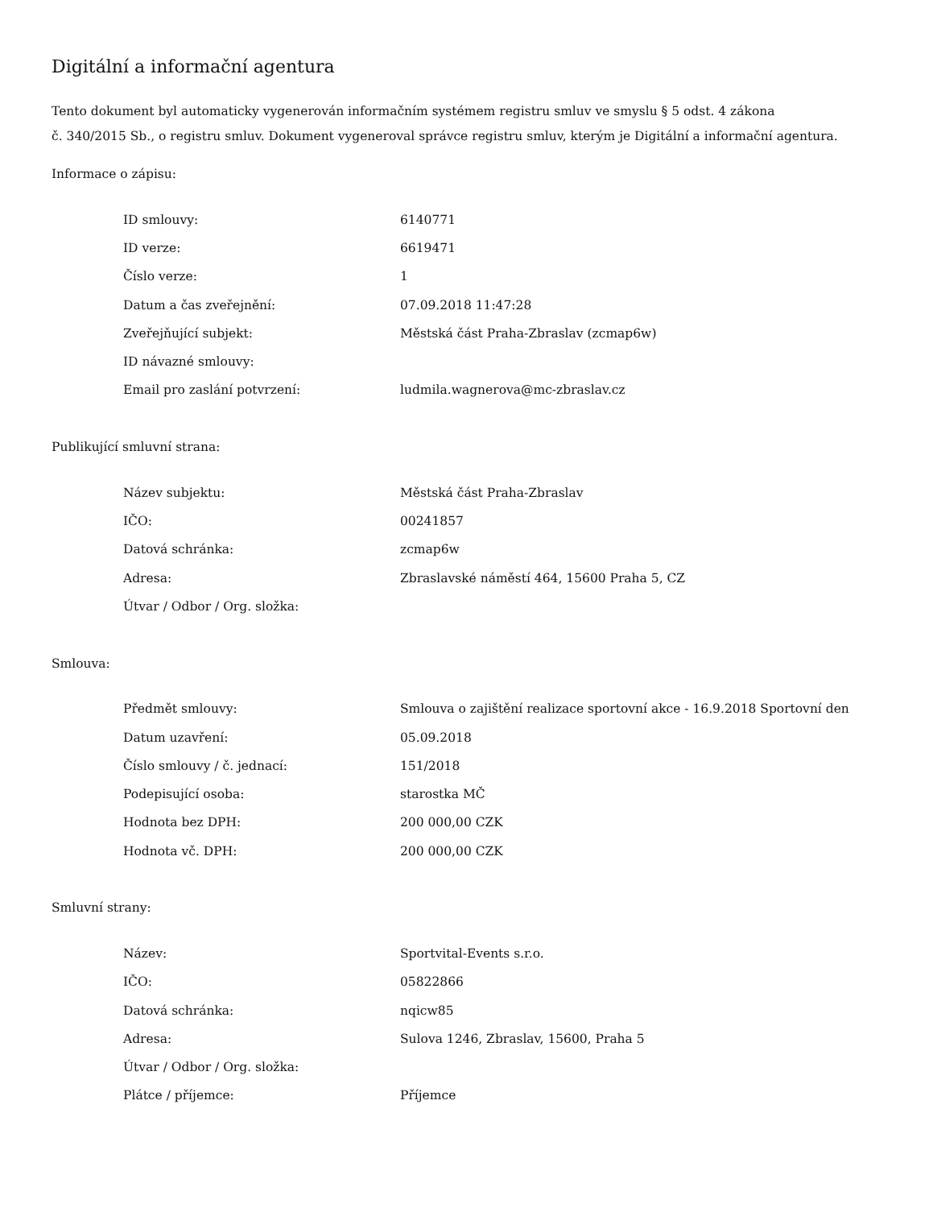Digitální a informační agentura
Tento dokument byl automaticky vygenerován informačním systémem registru smluv ve smyslu § 5 odst. 4 zákona
č. 340/2015 Sb., o registru smluv. Dokument vygeneroval správce registru smluv, kterým je Digitální a informační agentura.
Informace o zápisu:
| ID smlouvy: | 6140771 |
| ID verze: | 6619471 |
| Číslo verze: | 1 |
| Datum a čas zveřejnění: | 07.09.2018 11:47:28 |
| Zveřejňující subjekt: | Městská část Praha-Zbraslav (zcmap6w) |
| ID návazné smlouvy: | |
| Email pro zaslání potvrzení: | ludmila.wagnerova@mc-zbraslav.cz |
Publikující smluvní strana:
| Název subjektu: | Městská část Praha-Zbraslav |
| IČO: | 00241857 |
| Datová schránka: | zcmap6w |
| Adresa: | Zbraslavské náměstí 464, 15600 Praha 5, CZ |
| Útvar / Odbor / Org. složka: | |
Smlouva:
| Předmět smlouvy: | Smlouva o zajištění realizace sportovní akce - 16.9.2018 Sportovní den |
| Datum uzavření: | 05.09.2018 |
| Číslo smlouvy / č. jednací: | 151/2018 |
| Podepisující osoba: | starostka MČ |
| Hodnota bez DPH: | 200 000,00 CZK |
| Hodnota vč. DPH: | 200 000,00 CZK |
Smluvní strany:
| Název: | Sportvital-Events s.r.o. |
| IČO: | 05822866 |
| Datová schránka: | nqicw85 |
| Adresa: | Sulova 1246, Zbraslav, 15600, Praha 5 |
| Útvar / Odbor / Org. složka: | |
| Plátce / příjemce: | Příjemce |